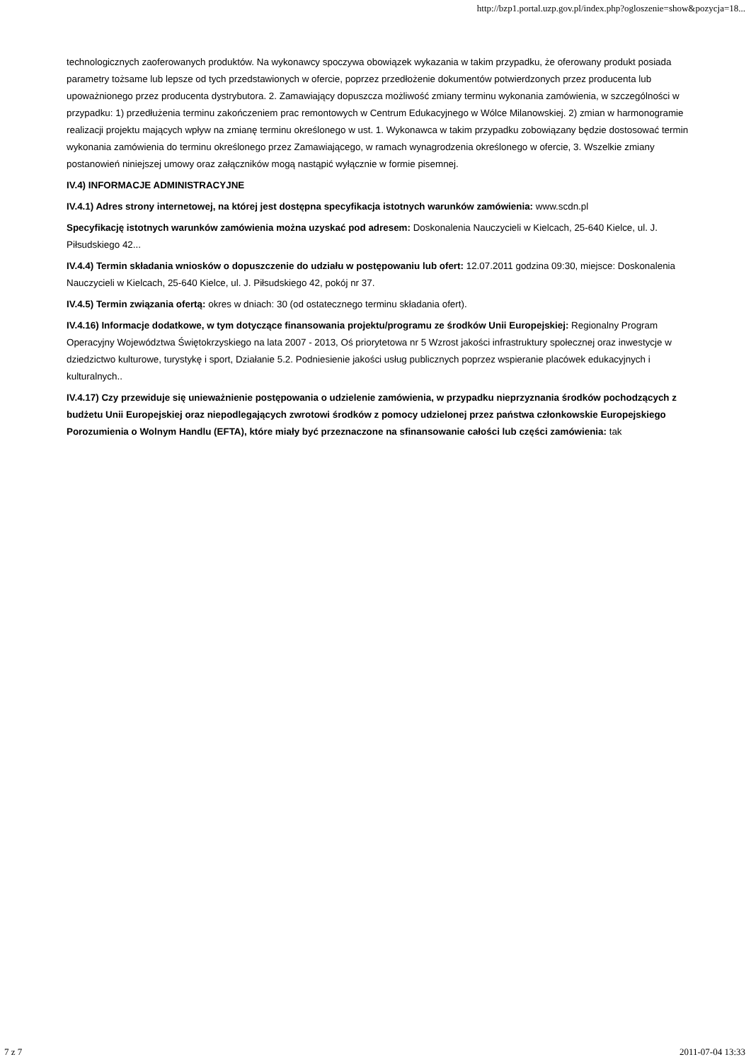http://bzp1.portal.uzp.gov.pl/index.php?ogloszenie=show&pozycja=18...
technologicznych zaoferowanych produktów. Na wykonawcy spoczywa obowiązek wykazania w takim przypadku, że oferowany produkt posiada parametry tożsame lub lepsze od tych przedstawionych w ofercie, poprzez przedłożenie dokumentów potwierdzonych przez producenta lub upoważnionego przez producenta dystrybutora. 2. Zamawiający dopuszcza możliwość zmiany terminu wykonania zamówienia, w szczególności w przypadku: 1) przedłużenia terminu zakończeniem prac remontowych w Centrum Edukacyjnego w Wólce Milanowskiej. 2) zmian w harmonogramie realizacji projektu mających wpływ na zmianę terminu określonego w ust. 1. Wykonawca w takim przypadku zobowiązany będzie dostosować termin wykonania zamówienia do terminu określonego przez Zamawiającego, w ramach wynagrodzenia określonego w ofercie, 3. Wszelkie zmiany postanowień niniejszej umowy oraz załączników mogą nastąpić wyłącznie w formie pisemnej.
IV.4) INFORMACJE ADMINISTRACYJNE
IV.4.1) Adres strony internetowej, na której jest dostępna specyfikacja istotnych warunków zamówienia: www.scdn.pl
Specyfikację istotnych warunków zamówienia można uzyskać pod adresem: Doskonalenia Nauczycieli w Kielcach, 25-640 Kielce, ul. J. Piłsudskiego 42...
IV.4.4) Termin składania wniosków o dopuszczenie do udziału w postępowaniu lub ofert: 12.07.2011 godzina 09:30, miejsce: Doskonalenia Nauczycieli w Kielcach, 25-640 Kielce, ul. J. Piłsudskiego 42, pokój nr 37.
IV.4.5) Termin związania ofertą: okres w dniach: 30 (od ostatecznego terminu składania ofert).
IV.4.16) Informacje dodatkowe, w tym dotyczące finansowania projektu/programu ze środków Unii Europejskiej: Regionalny Program Operacyjny Województwa Świętokrzyskiego na lata 2007 - 2013, Oś priorytetowa nr 5 Wzrost jakości infrastruktury społecznej oraz inwestycje w dziedzictwo kulturowe, turystykę i sport, Działanie 5.2. Podniesienie jakości usług publicznych poprzez wspieranie placówek edukacyjnych i kulturalnych..
IV.4.17) Czy przewiduje się unieważnienie postępowania o udzielenie zamówienia, w przypadku nieprzyznania środków pochodzących z budżetu Unii Europejskiej oraz niepodlegających zwrotowi środków z pomocy udzielonej przez państwa członkowskie Europejskiego Porozumienia o Wolnym Handlu (EFTA), które miały być przeznaczone na sfinansowanie całości lub części zamówienia: tak
7 z 7 2011-07-04 13:33